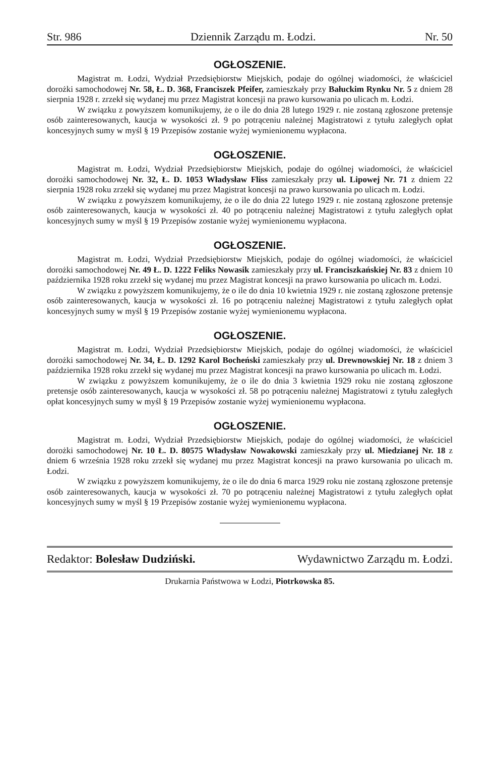Str. 986 Dziennik Zarządu m. Łodzi. Nr. 50
OGŁOSZENIE.
Magistrat m. Łodzi, Wydział Przedsiębiorstw Miejskich, podaje do ogólnej wiadomości, że właściciel dorożki samochodowej Nr. 58, Ł. D. 368, Franciszek Pfeifer, zamieszkały przy Bałuckim Rynku Nr. 5 z dniem 28 sierpnia 1928 r. zrzekł się wydanej mu przez Magistrat koncesji na prawo kursowania po ulicach m. Łodzi.
W związku z powyższem komunikujemy, że o ile do dnia 28 lutego 1929 r. nie zostaną zgłoszone pretensje osób zainteresowanych, kaucja w wysokości zł. 9 po potrąceniu należnej Magistratowi z tytułu zaległych opłat koncesyjnych sumy w myśl § 19 Przepisów zostanie wyżej wymienionemu wypłacona.
OGŁOSZENIE.
Magistrat m. Łodzi, Wydział Przedsiębiorstw Miejskich, podaje do ogólnej wiadomości, że właściciel dorożki samochodowej Nr. 32, Ł. D. 1053 Władysław Fliss zamieszkały przy ul. Lipowej Nr. 71 z dniem 22 sierpnia 1928 roku zrzekł się wydanej mu przez Magistrat koncesji na prawo kursowania po ulicach m. Łodzi.
W związku z powyższem komunikujemy, że o ile do dnia 22 lutego 1929 r. nie zostaną zgłoszone pretensje osób zainteresowanych, kaucja w wysokości zł. 40 po potrąceniu należnej Magistratowi z tytułu zaległych opłat koncesyjnych sumy w myśl § 19 Przepisów zostanie wyżej wymienionemu wypłacona.
OGŁOSZENIE.
Magistrat m. Łodzi, Wydział Przedsiębiorstw Miejskich, podaje do ogólnej wiadomości, że właściciel dorożki samochodowej Nr. 49 Ł. D. 1222 Feliks Nowasik zamieszkały przy ul. Franciszkańskiej Nr. 83 z dniem 10 października 1928 roku zrzekł się wydanej mu przez Magistrat koncesji na prawo kursowania po ulicach m. Łodzi.
W związku z powyższem komunikujemy, że o ile do dnia 10 kwietnia 1929 r. nie zostaną zgłoszone pretensje osób zainteresowanych, kaucja w wysokości zł. 16 po potrąceniu należnej Magistratowi z tytułu zaległych opłat koncesyjnych sumy w myśl § 19 Przepisów zostanie wyżej wymienionemu wypłacona.
OGŁOSZENIE.
Magistrat m. Łodzi, Wydział Przedsiębiorstw Miejskich, podaje do ogólnej wiadomości, że właściciel dorożki samochodowej Nr. 34, Ł. D. 1292 Karol Bocheński zamieszkały przy ul. Drewnowskiej Nr. 18 z dniem 3 października 1928 roku zrzekł się wydanej mu przez Magistrat koncesji na prawo kursowania po ulicach m. Łodzi.
W związku z powyższem komunikujemy, że o ile do dnia 3 kwietnia 1929 roku nie zostaną zgłoszone pretensje osób zainteresowanych, kaucja w wysokości zł. 58 po potrąceniu należnej Magistratowi z tytułu zaległych opłat koncesyjnych sumy w myśl § 19 Przepisów zostanie wyżej wymienionemu wypłacona.
OGŁOSZENIE.
Magistrat m. Łodzi, Wydział Przedsiębiorstw Miejskich, podaje do ogólnej wiadomości, że właściciel dorożki samochodowej Nr. 10 Ł. D. 80575 Władysław Nowakowski zamieszkały przy ul. Miedzianej Nr. 18 z dniem 6 września 1928 roku zrzekł się wydanej mu przez Magistrat koncesji na prawo kursowania po ulicach m. Łodzi.
W związku z powyższem komunikujemy, że o ile do dnia 6 marca 1929 roku nie zostaną zgłoszone pretensje osób zainteresowanych, kaucja w wysokości zł. 70 po potrąceniu należnej Magistratowi z tytułu zaległych opłat koncesyjnych sumy w myśl § 19 Przepisów zostanie wyżej wymienionemu wypłacona.
Redaktor: Bolesław Dudziński. Wydawnictwo Zarządu m. Łodzi.
Drukarnia Państwowa w Łodzi, Piotrkowska 85.